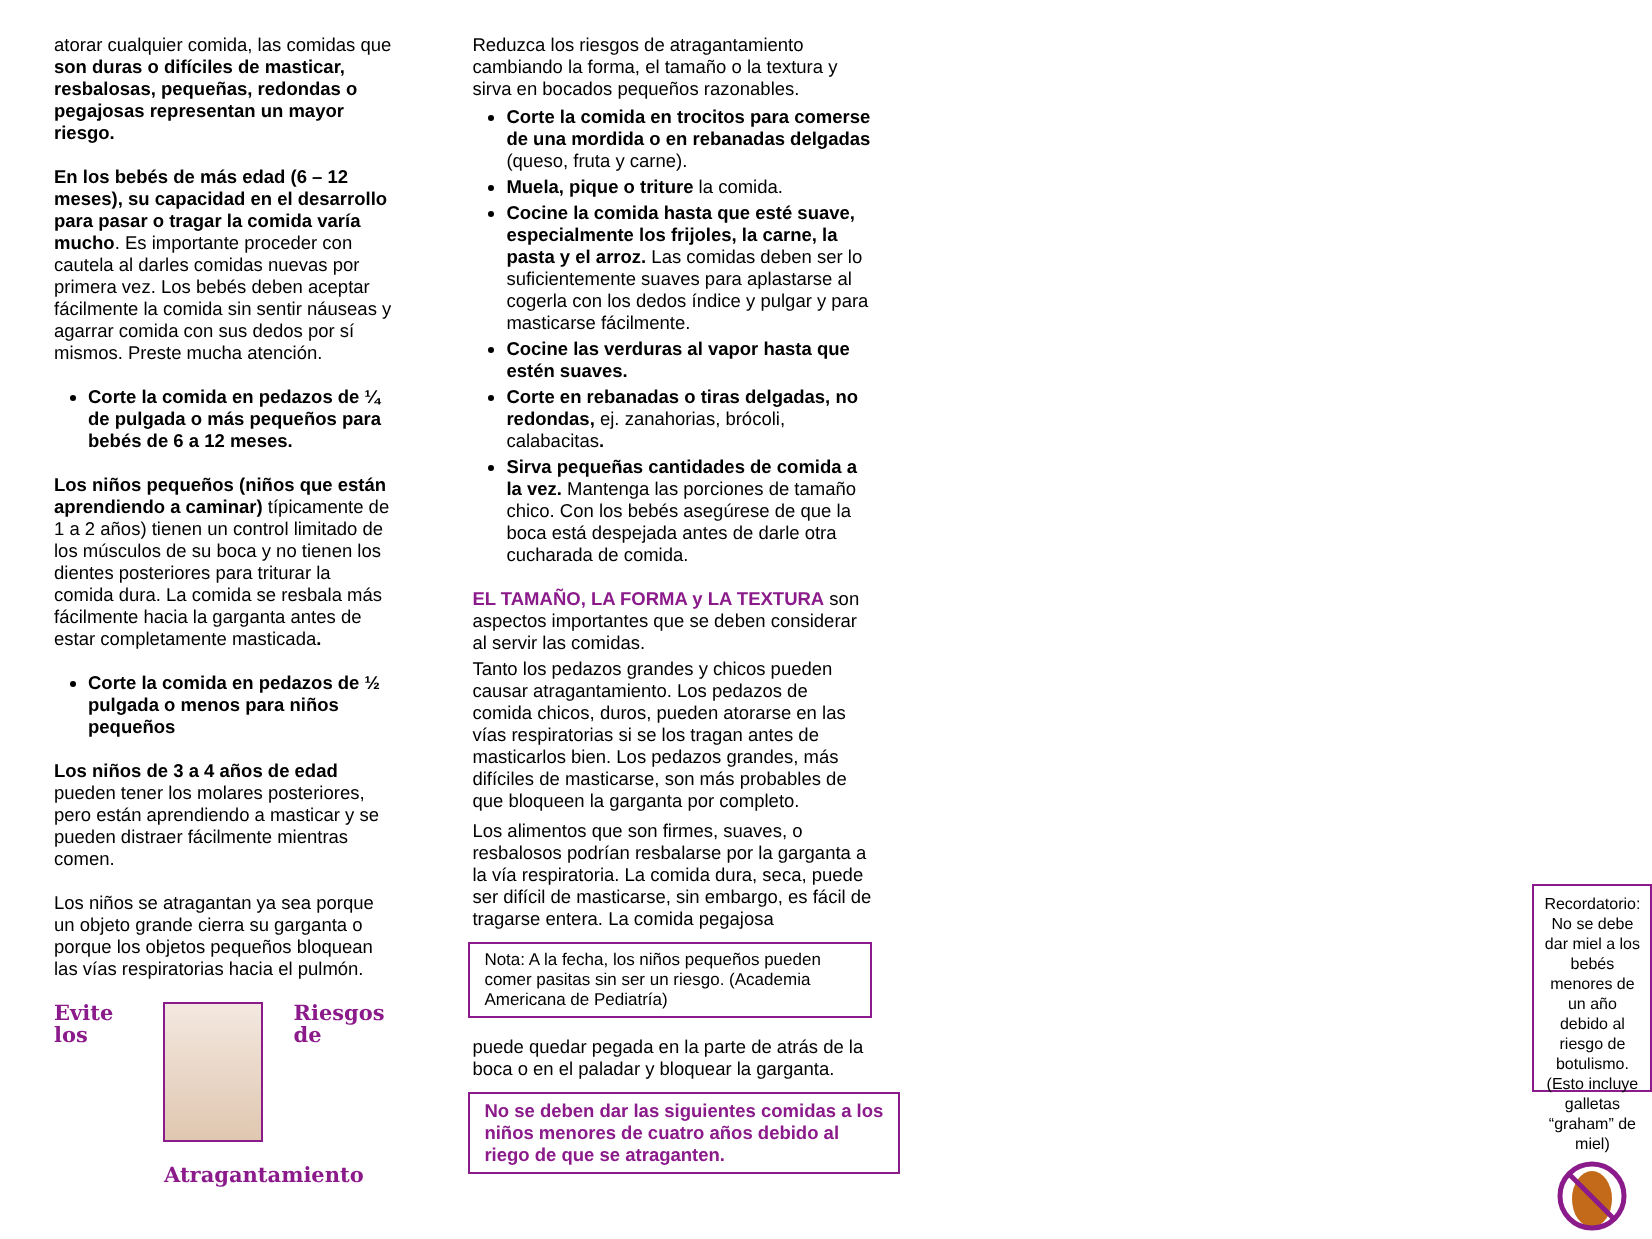atorar cualquier comida, las comidas que son duras o difíciles de masticar, resbalosas, pequeñas, redondas o pegajosas representan un mayor riesgo.
En los bebés de más edad (6 – 12 meses), su capacidad en el desarrollo para pasar o tragar la comida varía mucho. Es importante proceder con cautela al darles comidas nuevas por primera vez. Los bebés deben aceptar fácilmente la comida sin sentir náuseas y agarrar comida con sus dedos por sí mismos. Preste mucha atención.
Corte la comida en pedazos de ¼ de pulgada o más pequeños para bebés de 6 a 12 meses.
Los niños pequeños (niños que están aprendiendo a caminar) típicamente de 1 a 2 años) tienen un control limitado de los músculos de su boca y no tienen los dientes posteriores para triturar la comida dura. La comida se resbala más fácilmente hacia la garganta antes de estar completamente masticada.
Corte la comida en pedazos de ½ pulgada o menos para niños pequeños
Los niños de 3 a 4 años de edad pueden tener los molares posteriores, pero están aprendiendo a masticar y se pueden distraer fácilmente mientras comen.
Los niños se atragantan ya sea porque un objeto grande cierra su garganta o porque los objetos pequeños bloquean las vías respiratorias hacia el pulmón.
Evite los Riesgos de
Atragantamiento
Reduzca los riesgos de atragantamiento cambiando la forma, el tamaño o la textura y sirva en bocados pequeños razonables.
Corte la comida en trocitos para comerse de una mordida o en rebanadas delgadas (queso, fruta y carne).
Muela, pique o triture la comida.
Cocine la comida hasta que esté suave, especialmente los frijoles, la carne, la pasta y el arroz. Las comidas deben ser lo suficientemente suaves para aplastarse al cogerla con los dedos índice y pulgar y para masticarse fácilmente.
Cocine las verduras al vapor hasta que estén suaves.
Corte en rebanadas o tiras delgadas, no redondas, ej. zanahorias, brócoli, calabacitas.
Sirva pequeñas cantidades de comida a la vez. Mantenga las porciones de tamaño chico. Con los bebés asegúrese de que la boca está despejada antes de darle otra cucharada de comida.
EL TAMAÑO, LA FORMA y LA TEXTURA son aspectos importantes que se deben considerar al servir las comidas.
Tanto los pedazos grandes y chicos pueden causar atragantamiento. Los pedazos de comida chicos, duros, pueden atorarse en las vías respiratorias si se los tragan antes de masticarlos bien. Los pedazos grandes, más difíciles de masticarse, son más probables de que bloqueen la garganta por completo.
Los alimentos que son firmes, suaves, o resbalosos podrían resbalarse por la garganta a la vía respiratoria. La comida dura, seca, puede ser difícil de masticarse, sin embargo, es fácil de tragarse entera. La comida pegajosa
Nota: A la fecha, los niños pequeños pueden comer pasitas sin ser un riesgo. (Academia Americana de Pediatría)
puede quedar pegada en la parte de atrás de la boca o en el paladar y bloquear la garganta.
No se deben dar las siguientes comidas a los niños menores de cuatro años debido al riego de que se atraganten.
Recordatorio: No se debe dar miel a los bebés menores de un año debido al riesgo de botulismo. (Esto incluye galletas “graham” de miel)